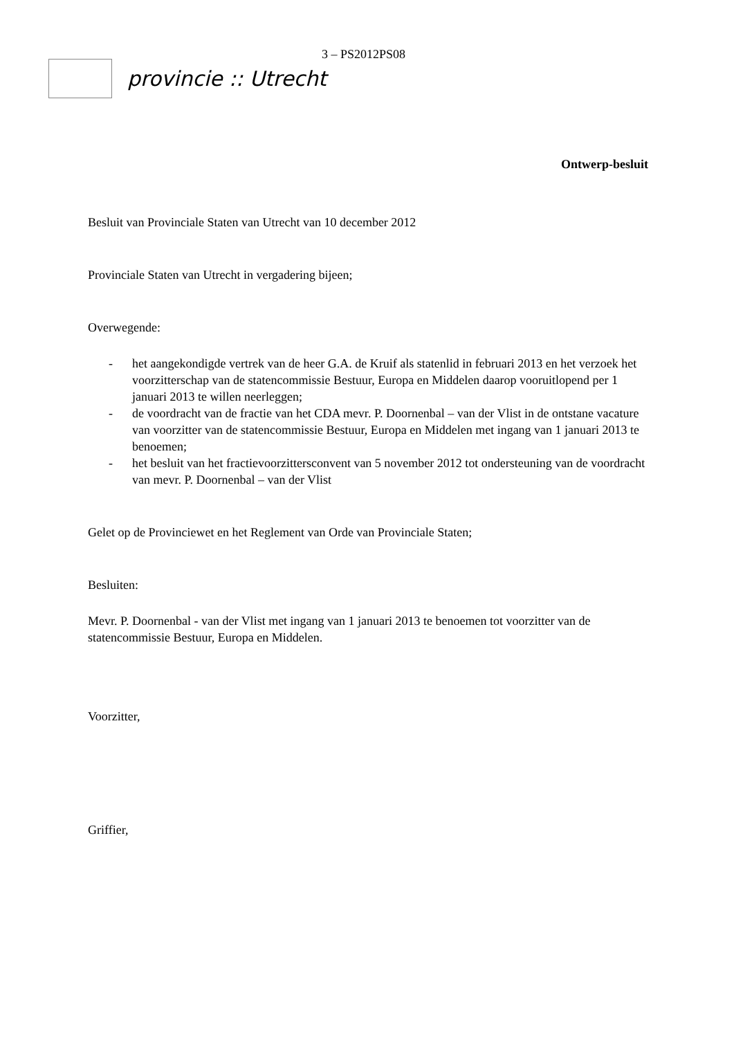3 – PS2012PS08
provincie :: Utrecht
Ontwerp-besluit
Besluit van Provinciale Staten van Utrecht van 10 december 2012
Provinciale Staten van Utrecht in vergadering bijeen;
Overwegende:
- het aangekondigde vertrek van de heer G.A. de Kruif als statenlid in februari 2013 en het verzoek het voorzitterschap van de statencommissie Bestuur, Europa en Middelen daarop vooruitlopend per 1 januari 2013 te willen neerleggen;
- de voordracht van de fractie van het CDA mevr. P. Doornenbal – van der Vlist in de ontstane vacature van voorzitter van de statencommissie Bestuur, Europa en Middelen met ingang van 1 januari 2013 te benoemen;
- het besluit van het fractievoorzittersconvent van 5 november 2012 tot ondersteuning van de voordracht van mevr. P. Doornenbal – van der Vlist
Gelet op de Provinciewet en het Reglement van Orde van Provinciale Staten;
Besluiten:
Mevr. P. Doornenbal - van der Vlist met ingang van 1 januari 2013 te benoemen tot voorzitter van de statencommissie Bestuur, Europa en Middelen.
Voorzitter,
Griffier,